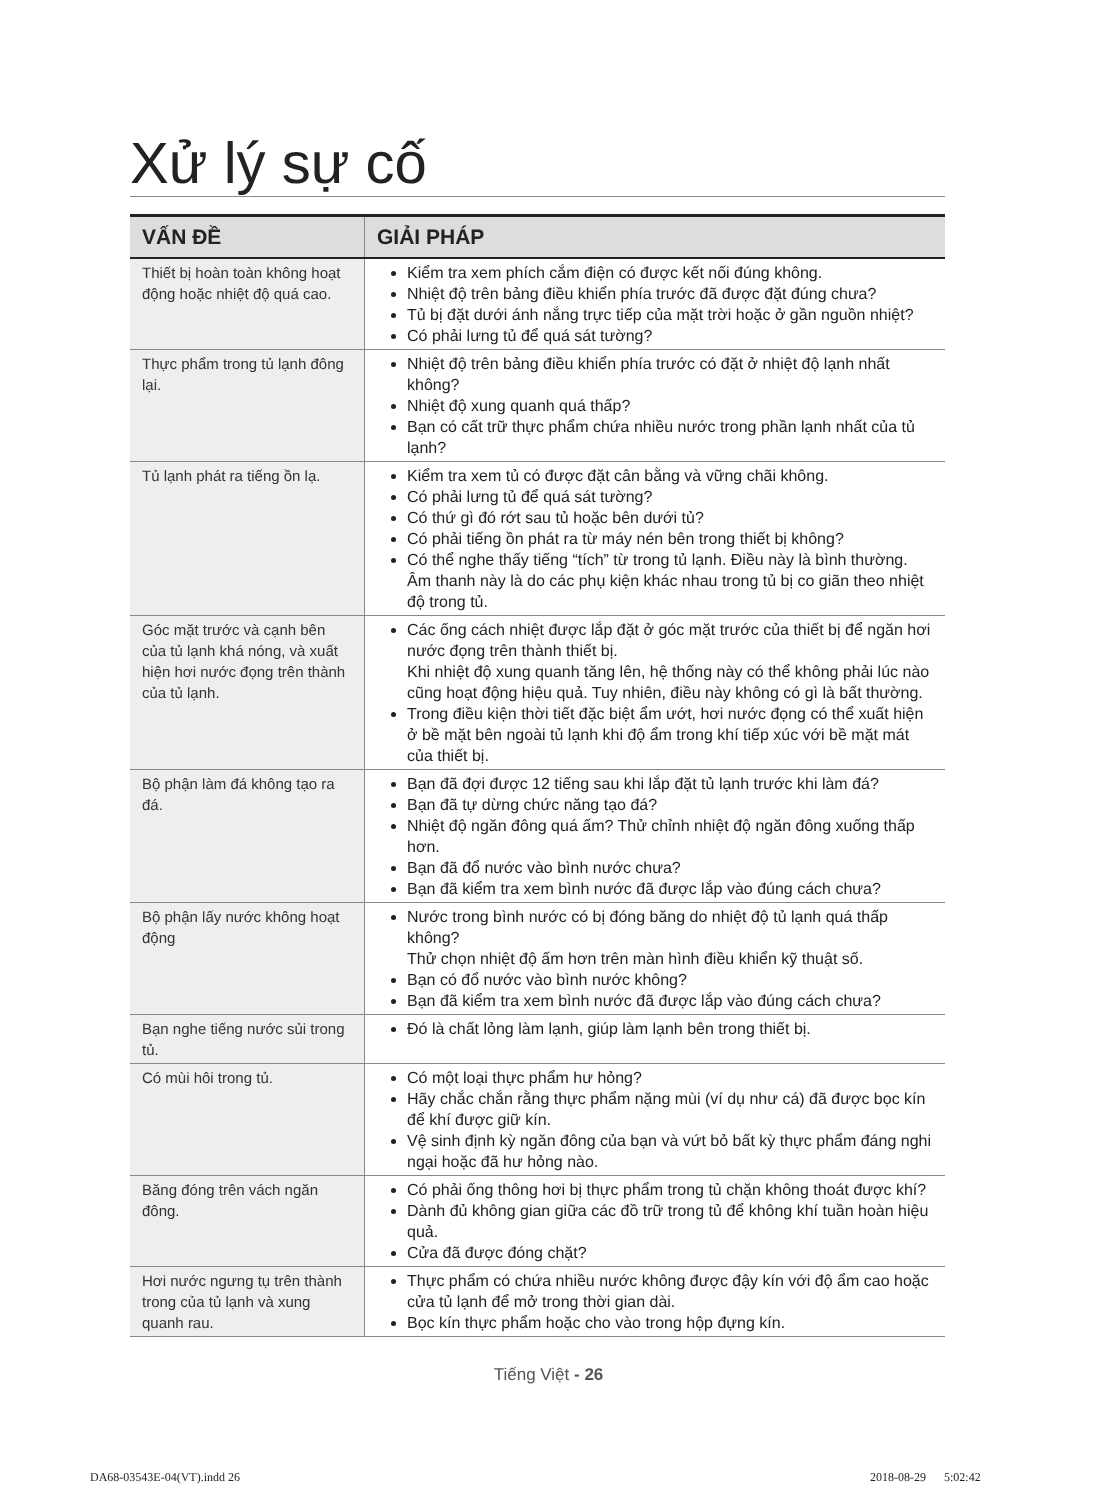Xử lý sự cố
| VẤN ĐỀ | GIẢI PHÁP |
| --- | --- |
| Thiết bị hoàn toàn không hoạt động hoặc nhiệt độ quá cao. | Kiểm tra xem phích cắm điện có được kết nối đúng không. Nhiệt độ trên bảng điều khiển phía trước đã được đặt đúng chưa? Tủ bị đặt dưới ánh nắng trực tiếp của mặt trời hoặc ở gần nguồn nhiệt? Có phải lưng tủ để quá sát tường? |
| Thực phẩm trong tủ lạnh đông lại. | Nhiệt độ trên bảng điều khiển phía trước có đặt ở nhiệt độ lạnh nhất không? Nhiệt độ xung quanh quá thấp? Bạn có cất trữ thực phẩm chứa nhiều nước trong phần lạnh nhất của tủ lạnh? |
| Tủ lạnh phát ra tiếng ồn lạ. | Kiểm tra xem tủ có được đặt cân bằng và vững chãi không. Có phải lưng tủ để quá sát tường? Có thứ gì đó rớt sau tủ hoặc bên dưới tủ? Có phải tiếng ồn phát ra từ máy nén bên trong thiết bị không? Có thể nghe thấy tiếng “tích” từ trong tủ lạnh. Điều này là bình thường. Âm thanh này là do các phụ kiện khác nhau trong tủ bị co giãn theo nhiệt độ trong tủ. |
| Góc mặt trước và cạnh bên của tủ lạnh khá nóng, và xuất hiện hơi nước đọng trên thành của tủ lạnh. | Các ống cách nhiệt được lắp đặt ở góc mặt trước của thiết bị để ngăn hơi nước đọng trên thành thiết bị. Khi nhiệt độ xung quanh tăng lên, hệ thống này có thể không phải lúc nào cũng hoạt động hiệu quả. Tuy nhiên, điều này không có gì là bất thường. Trong điều kiện thời tiết đặc biệt ẩm ướt, hơi nước đọng có thể xuất hiện ở bề mặt bên ngoài tủ lạnh khi độ ẩm trong khí tiếp xúc với bề mặt mát của thiết bị. |
| Bộ phận làm đá không tạo ra đá. | Bạn đã đợi được 12 tiếng sau khi lắp đặt tủ lạnh trước khi làm đá? Bạn đã tự dừng chức năng tạo đá? Nhiệt độ ngăn đông quá ấm? Thử chỉnh nhiệt độ ngăn đông xuống thấp hơn. Bạn đã đổ nước vào bình nước chưa? Bạn đã kiểm tra xem bình nước đã được lắp vào đúng cách chưa? |
| Bộ phận lấy nước không hoạt động | Nước trong bình nước có bị đóng băng do nhiệt độ tủ lạnh quá thấp không? Thử chọn nhiệt độ ấm hơn trên màn hình điều khiển kỹ thuật số. Bạn có đổ nước vào bình nước không? Bạn đã kiểm tra xem bình nước đã được lắp vào đúng cách chưa? |
| Bạn nghe tiếng nước sủi trong tủ. | Đó là chất lỏng làm lạnh, giúp làm lạnh bên trong thiết bị. |
| Có mùi hôi trong tủ. | Có một loại thực phẩm hư hỏng? Hãy chắc chắn rằng thực phẩm nặng mùi (ví dụ như cá) đã được bọc kín để khí được giữ kín. Vệ sinh định kỳ ngăn đông của bạn và vứt bỏ bất kỳ thực phẩm đáng nghi ngại hoặc đã hư hỏng nào. |
| Băng đóng trên vách ngăn đông. | Có phải ống thông hơi bị thực phẩm trong tủ chặn không thoát được khí? Dành đủ không gian giữa các đồ trữ trong tủ để không khí tuần hoàn hiệu quả. Cửa đã được đóng chặt? |
| Hơi nước ngưng tụ trên thành trong của tủ lạnh và xung quanh rau. | Thực phẩm có chứa nhiều nước không được đậy kín với độ ẩm cao hoặc cửa tủ lạnh để mở trong thời gian dài. Bọc kín thực phẩm hoặc cho vào trong hộp đựng kín. |
Tiếng Việt - 26
DA68-03543E-04(VT).indd 26 2018-08-29 5:02:42